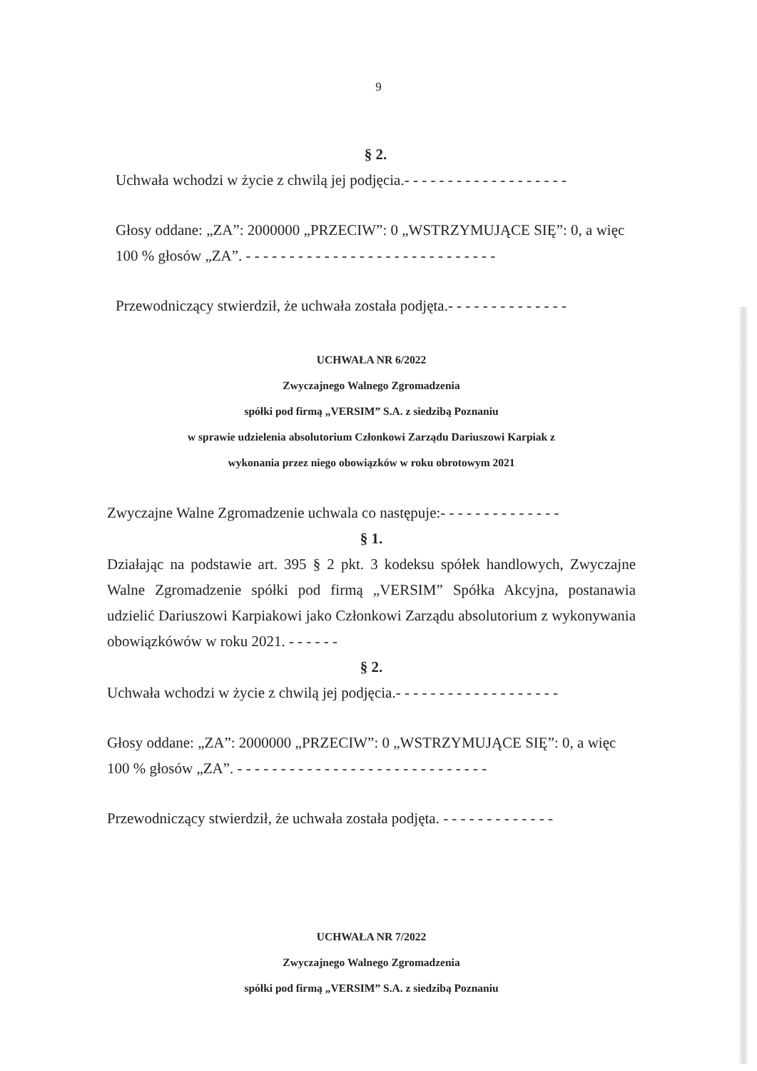9
§ 2.
Uchwała wchodzi w życie z chwilą jej podjęcia.- - - - - - - - - - - - - - - - - - -
Głosy oddane: „ZA”: 2000000 „PRZECIW”: 0 „WSTRZYMUJĄCE SIĘ”: 0, a więc 100 % głosów „ZA”. - - - - - - - - - - - - - - - - - - - - - - - - - - - - -
Przewodniczący stwierdził, że uchwała została podjęta.- - - - - - - - - - - - - -
UCHWAŁA NR 6/2022
Zwyczajnego Walnego Zgromadzenia
spółki pod firmą „VERSIM” S.A. z siedzibą Poznaniu
w sprawie udzielenia absolutorium Członkowi Zarządu Dariuszowi Karpiak z
wykonania przez niego obowiązków w roku obrotowym 2021
Zwyczajne Walne Zgromadzenie uchwala co następuje:- - - - - - - - - - - - - -
§ 1.
Działając na podstawie art. 395 § 2 pkt. 3 kodeksu spółek handlowych, Zwyczajne Walne Zgromadzenie spółki pod firmą „VERSIM” Spółka Akcyjna, postanawia udzielić Dariuszowi Karpiakowi jako Członkowi Zarządu absolutorium z wykonywania obowiązkówów w roku 2021. - - - - - -
§ 2.
Uchwała wchodzi w życie z chwilą jej podjęcia.- - - - - - - - - - - - - - - - - - -
Głosy oddane: „ZA”: 2000000 „PRZECIW”: 0 „WSTRZYMUJĄCE SIĘ”: 0, a więc 100 % głosów „ZA”. - - - - - - - - - - - - - - - - - - - - - - - - - - - - -
Przewodniczący stwierdził, że uchwała została podjęta. - - - - - - - - - - - - -
UCHWAŁA NR 7/2022
Zwyczajnego Walnego Zgromadzenia
spółki pod firmą „VERSIM” S.A. z siedzibą Poznaniu